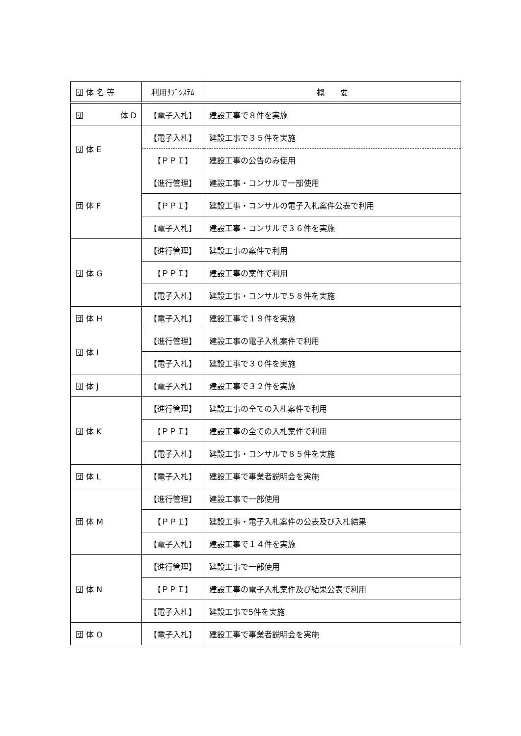| 団 体 名 等 | 利用ｻﾌﾞｼｽﾃﾑ | 概 要 |
| --- | --- | --- |
| 団 体 D | 【電子入札】 | 建設工事で８件を実施 |
| 団 体 E | 【電子入札】 | 建設工事で３５件を実施 |
| | 【ＰＰＩ】 | 建設工事の公告のみ使用 |
| 団 体 F | 【進行管理】 | 建設工事・コンサルで一部使用 |
| | 【ＰＰＩ】 | 建設工事・コンサルの電子入札案件公表で利用 |
| | 【電子入札】 | 建設工事・コンサルで３６件を実施 |
| 団 体 G | 【進行管理】 | 建設工事の案件で利用 |
| | 【ＰＰＩ】 | 建設工事の案件で利用 |
| | 【電子入札】 | 建設工事・コンサルで５８件を実施 |
| 団 体 H | 【電子入札】 | 建設工事で１９件を実施 |
| 団 体 I | 【進行管理】 | 建設工事の電子入札案件で利用 |
| | 【電子入札】 | 建設工事で３０件を実施 |
| 団 体 J | 【電子入札】 | 建設工事で３２件を実施 |
| 団 体 K | 【進行管理】 | 建設工事の全ての入札案件で利用 |
| | 【ＰＰＩ】 | 建設工事の全ての入札案件で利用 |
| | 【電子入札】 | 建設工事・コンサルで８５件を実施 |
| 団 体 L | 【電子入札】 | 建設工事で事業者説明会を実施 |
| 団 体 M | 【進行管理】 | 建設工事で一部使用 |
| | 【ＰＰＩ】 | 建設工事・電子入札案件の公表及び入札結果 |
| | 【電子入札】 | 建設工事で１４件を実施 |
| 団 体 N | 【進行管理】 | 建設工事で一部使用 |
| | 【ＰＰＩ】 | 建設工事の電子入札案件及び結果公表で利用 |
| | 【電子入札】 | 建設工事で5件を実施 |
| 団 体 O | 【電子入札】 | 建設工事で事業者説明会を実施 |